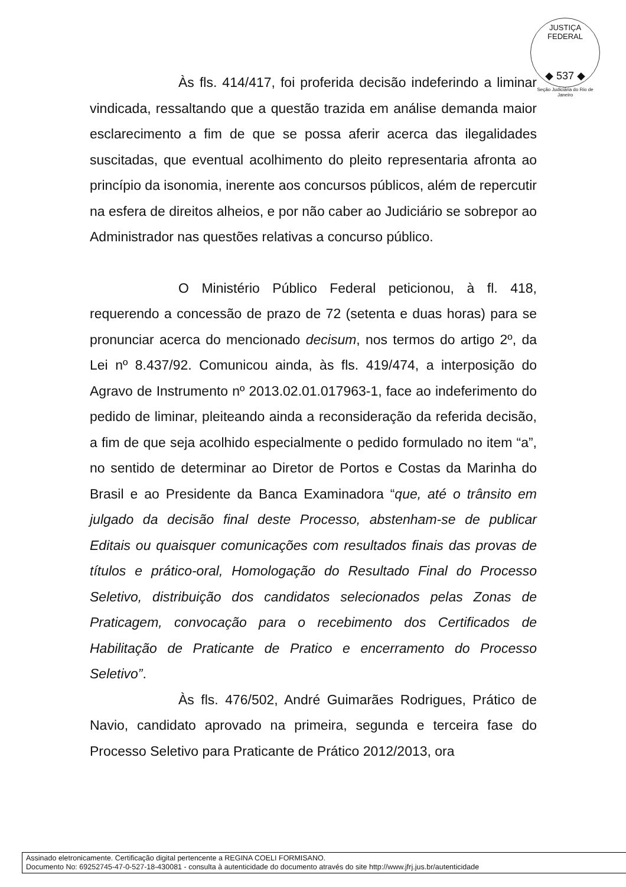JUSTIÇA FEDERAL
◆ 537 ◆
Seção Judiciária do Rio de Janeiro
Às fls. 414/417, foi proferida decisão indeferindo a liminar vindicada, ressaltando que a questão trazida em análise demanda maior esclarecimento a fim de que se possa aferir acerca das ilegalidades suscitadas, que eventual acolhimento do pleito representaria afronta ao princípio da isonomia, inerente aos concursos públicos, além de repercutir na esfera de direitos alheios, e por não caber ao Judiciário se sobrepor ao Administrador nas questões relativas a concurso público.
O Ministério Público Federal peticionou, à fl. 418, requerendo a concessão de prazo de 72 (setenta e duas horas) para se pronunciar acerca do mencionado decisum, nos termos do artigo 2º, da Lei nº 8.437/92. Comunicou ainda, às fls. 419/474, a interposição do Agravo de Instrumento nº 2013.02.01.017963-1, face ao indeferimento do pedido de liminar, pleiteando ainda a reconsideração da referida decisão, a fim de que seja acolhido especialmente o pedido formulado no item “a”, no sentido de determinar ao Diretor de Portos e Costas da Marinha do Brasil e ao Presidente da Banca Examinadora “que, até o trânsito em julgado da decisão final deste Processo, abstenham-se de publicar Editais ou quaisquer comunicações com resultados finais das provas de títulos e prático-oral, Homologação do Resultado Final do Processo Seletivo, distribuição dos candidatos selecionados pelas Zonas de Praticagem, convocação para o recebimento dos Certificados de Habilitação de Praticante de Pratico e encerramento do Processo Seletivo”.
Às fls. 476/502, André Guimarães Rodrigues, Prático de Navio, candidato aprovado na primeira, segunda e terceira fase do Processo Seletivo para Praticante de Prático 2012/2013, ora
Assinado eletronicamente. Certificação digital pertencente a REGINA COELI FORMISANO.
Documento No: 69252745-47-0-527-18-430081 - consulta à autenticidade do documento através do site http://www.jfrj.jus.br/autenticidade